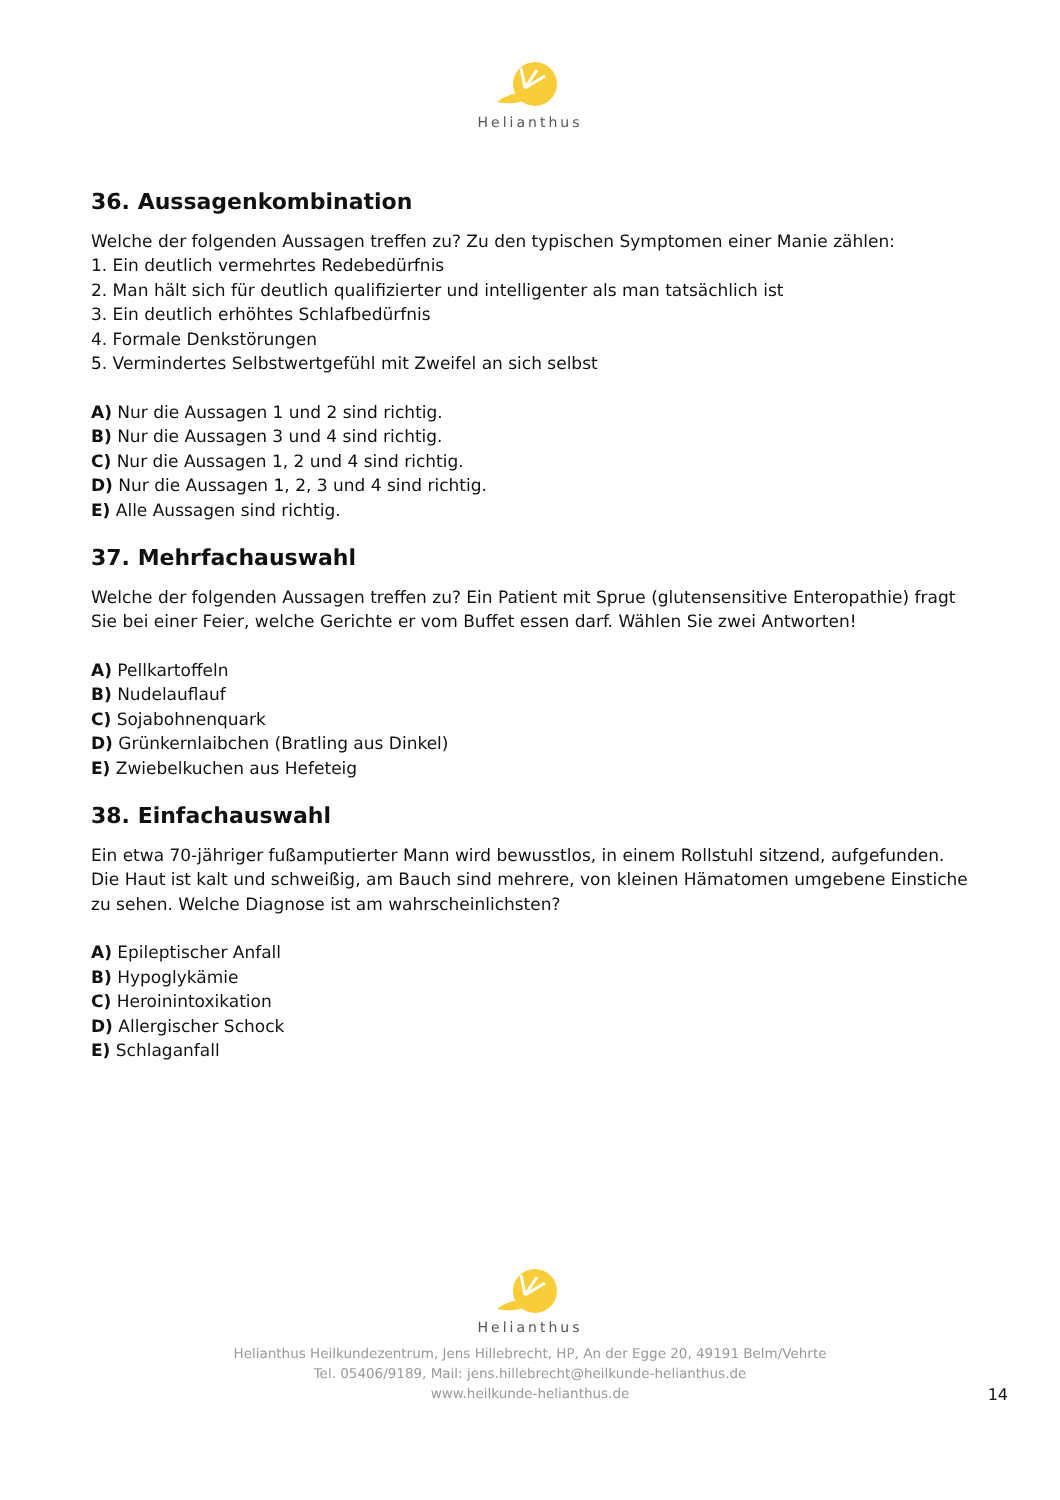Helianthus
36. Aussagenkombination
Welche der folgenden Aussagen treffen zu? Zu den typischen Symptomen einer Manie zählen:
1. Ein deutlich vermehrtes Redebedürfnis
2. Man hält sich für deutlich qualifizierter und intelligenter als man tatsächlich ist
3. Ein deutlich erhöhtes Schlafbedürfnis
4. Formale Denkstörungen
5. Vermindertes Selbstwertgefühl mit Zweifel an sich selbst
A) Nur die Aussagen 1 und 2 sind richtig.
B) Nur die Aussagen 3 und 4 sind richtig.
C) Nur die Aussagen 1, 2 und 4 sind richtig.
D) Nur die Aussagen 1, 2, 3 und 4 sind richtig.
E) Alle Aussagen sind richtig.
37. Mehrfachauswahl
Welche der folgenden Aussagen treffen zu? Ein Patient mit Sprue (glutensensitive Enteropathie) fragt Sie bei einer Feier, welche Gerichte er vom Buffet essen darf. Wählen Sie zwei Antworten!
A) Pellkartoffeln
B) Nudelauflauf
C) Sojabohnenquark
D) Grünkernlaibchen (Bratling aus Dinkel)
E) Zwiebelkuchen aus Hefeteig
38. Einfachauswahl
Ein etwa 70-jähriger fußamputierter Mann wird bewusstlos, in einem Rollstuhl sitzend, aufgefunden.
Die Haut ist kalt und schweißig, am Bauch sind mehrere, von kleinen Hämatomen umgebene Einstiche zu sehen. Welche Diagnose ist am wahrscheinlichsten?
A) Epileptischer Anfall
B) Hypoglykämie
C) Heroinintoxikation
D) Allergischer Schock
E) Schlaganfall
Helianthus
Helianthus Heilkundezentrum, Jens Hillebrecht, HP, An der Egge 20, 49191 Belm/Vehrte
Tel. 05406/9189, Mail: jens.hillebrecht@heilkunde-helianthus.de
www.heilkunde-helianthus.de
14